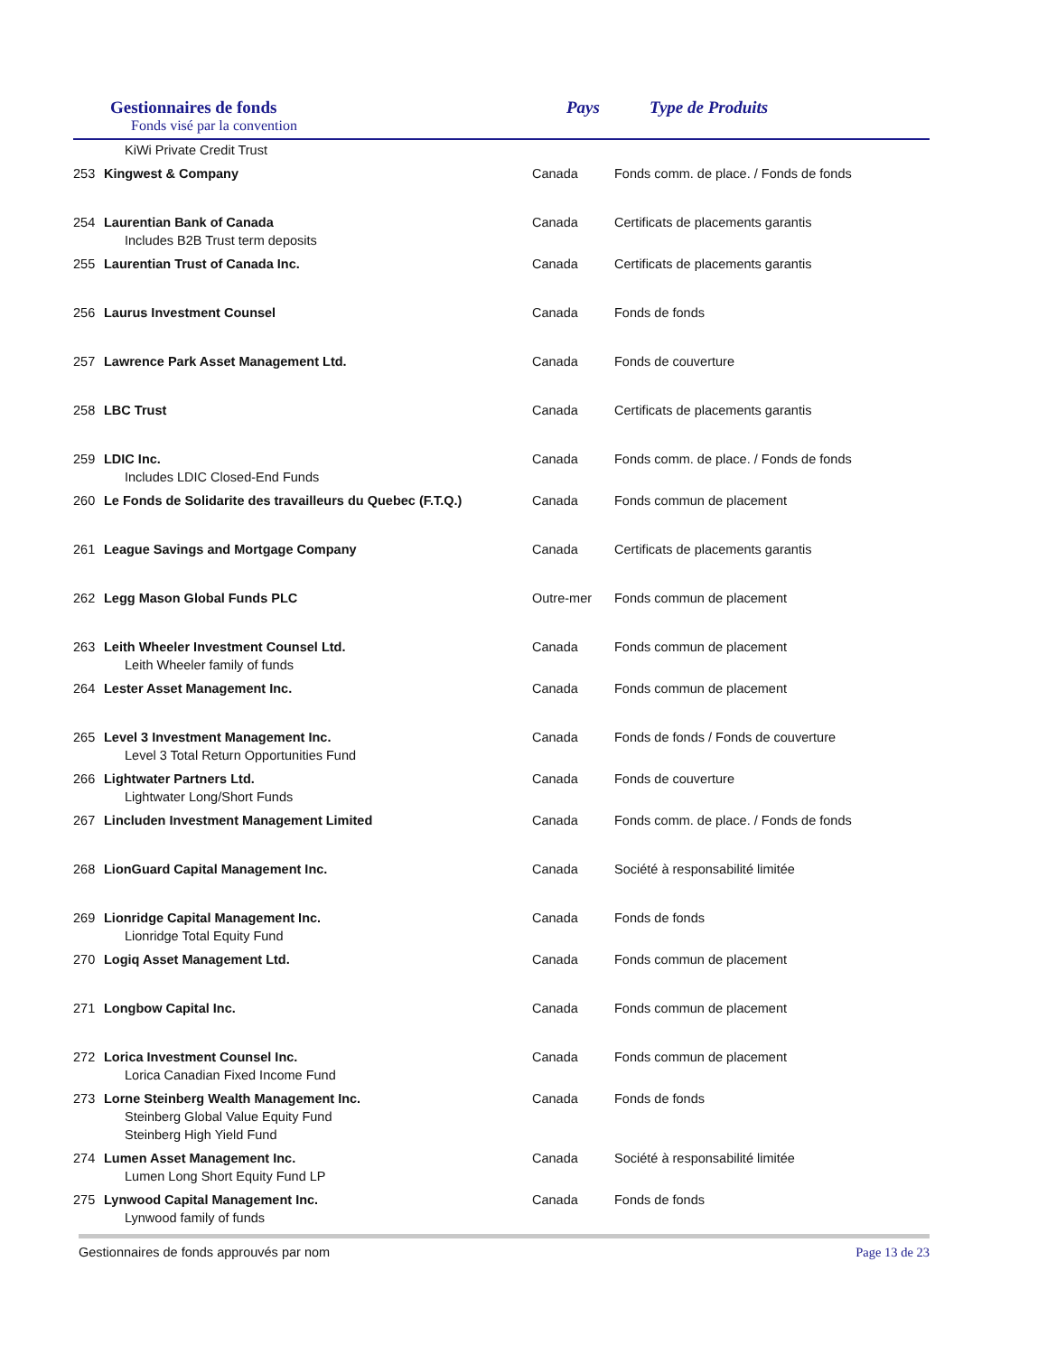Gestionnaires de fonds
Fonds visé par la convention
Pays Type de Produits
| KiWi Private Credit Trust | | | |
| 253 | Kingwest & Company | Canada | Fonds comm. de place. / Fonds de fonds |
| 254 | Laurentian Bank of Canada | Canada | Certificats de placements garantis |
| Includes B2B Trust term deposits | | | |
| 255 | Laurentian Trust of Canada Inc. | Canada | Certificats de placements garantis |
| 256 | Laurus Investment Counsel | Canada | Fonds de fonds |
| 257 | Lawrence Park Asset Management Ltd. | Canada | Fonds de couverture |
| 258 | LBC Trust | Canada | Certificats de placements garantis |
| 259 | LDIC Inc. | Canada | Fonds comm. de place. / Fonds de fonds |
| Includes LDIC Closed-End Funds | | | |
| 260 | Le Fonds de Solidarite des travailleurs du Quebec (F.T.Q.) | Canada | Fonds commun de placement |
| 261 | League Savings and Mortgage Company | Canada | Certificats de placements garantis |
| 262 | Legg Mason Global Funds PLC | Outre-mer | Fonds commun de placement |
| 263 | Leith Wheeler Investment Counsel Ltd. | Canada | Fonds commun de placement |
| Leith Wheeler family of funds | | | |
| 264 | Lester Asset Management Inc. | Canada | Fonds commun de placement |
| 265 | Level 3 Investment Management Inc. | Canada | Fonds de fonds / Fonds de couverture |
| Level 3 Total Return Opportunities Fund | | | |
| 266 | Lightwater Partners Ltd. | Canada | Fonds de couverture |
| Lightwater Long/Short Funds | | | |
| 267 | Lincluden Investment Management Limited | Canada | Fonds comm. de place. / Fonds de fonds |
| 268 | LionGuard Capital Management Inc. | Canada | Société à responsabilité limitée |
| 269 | Lionridge Capital Management Inc. | Canada | Fonds de fonds |
| Lionridge Total Equity Fund | | | |
| 270 | Logiq Asset Management Ltd. | Canada | Fonds commun de placement |
| 271 | Longbow Capital Inc. | Canada | Fonds commun de placement |
| 272 | Lorica Investment Counsel Inc. | Canada | Fonds commun de placement |
| Lorica Canadian Fixed Income Fund | | | |
| 273 | Lorne Steinberg Wealth Management Inc. | Canada | Fonds de fonds |
| Steinberg Global Value Equity Fund | | | |
| Steinberg High Yield Fund | | | |
| 274 | Lumen Asset Management Inc. | Canada | Société à responsabilité limitée |
| Lumen Long Short Equity Fund LP | | | |
| 275 | Lynwood Capital Management Inc. | Canada | Fonds de fonds |
| Lynwood family of funds | | | |
Gestionnaires de fonds approuvés par nom Page 13 de 23